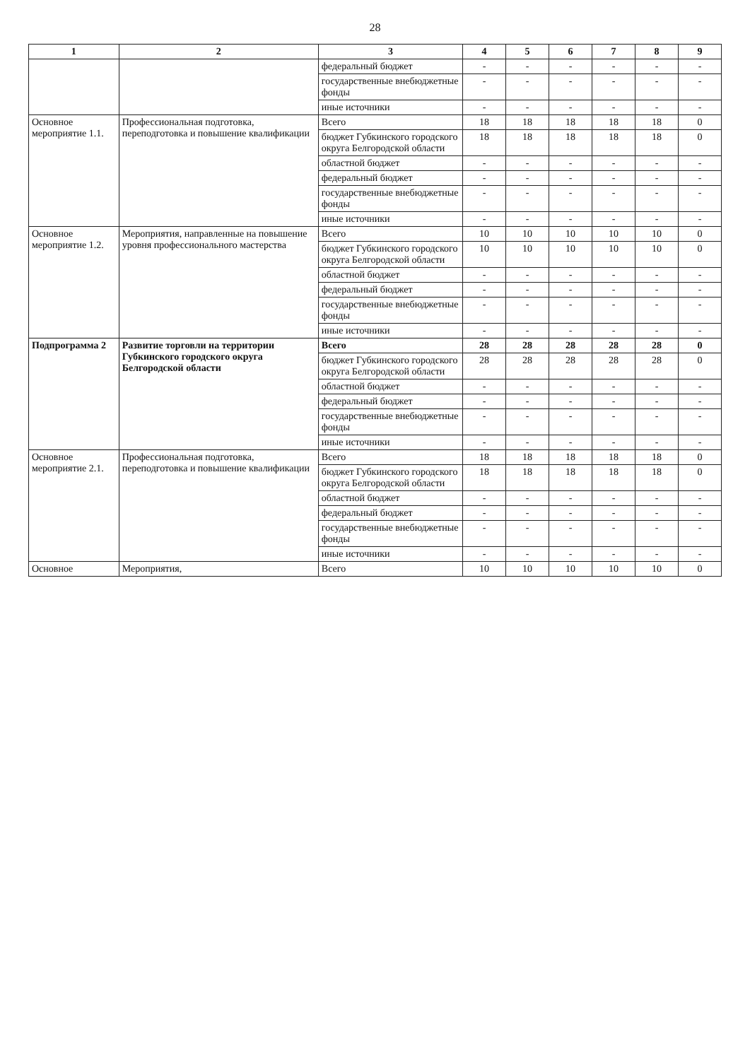28
| 1 | 2 | 3 | 4 | 5 | 6 | 7 | 8 | 9 |
| --- | --- | --- | --- | --- | --- | --- | --- | --- |
| | | федеральный бюджет | - | - | - | - | - | - |
| | | государственные внебюджетные фонды | - | - | - | - | - | - |
| | | иные источники | - | - | - | - | - | - |
| Основное мероприятие 1.1. | Профессиональная подготовка, переподготовка и повышение квалификации | Всего | 18 | 18 | 18 | 18 | 18 | 0 |
| | | бюджет Губкинского городского округа Белгородской области | 18 | 18 | 18 | 18 | 18 | 0 |
| | | областной бюджет | - | - | - | - | - | - |
| | | федеральный бюджет | - | - | - | - | - | - |
| | | государственные внебюджетные фонды | - | - | - | - | - | - |
| | | иные источники | - | - | - | - | - | - |
| Основное мероприятие 1.2. | Мероприятия, направленные на повышение уровня профессионального мастерства | Всего | 10 | 10 | 10 | 10 | 10 | 0 |
| | | бюджет Губкинского городского округа Белгородской области | 10 | 10 | 10 | 10 | 10 | 0 |
| | | областной бюджет | - | - | - | - | - | - |
| | | федеральный бюджет | - | - | - | - | - | - |
| | | государственные внебюджетные фонды | - | - | - | - | - | - |
| | | иные источники | - | - | - | - | - | - |
| Подпрограмма 2 | Развитие торговли на территории Губкинского городского округа Белгородской области | Всего | 28 | 28 | 28 | 28 | 28 | 0 |
| | | бюджет Губкинского городского округа Белгородской области | 28 | 28 | 28 | 28 | 28 | 0 |
| | | областной бюджет | - | - | - | - | - | - |
| | | федеральный бюджет | - | - | - | - | - | - |
| | | государственные внебюджетные фонды | - | - | - | - | - | - |
| | | иные источники | - | - | - | - | - | - |
| Основное мероприятие 2.1. | Профессиональная подготовка, переподготовка и повышение квалификации | Всего | 18 | 18 | 18 | 18 | 18 | 0 |
| | | бюджет Губкинского городского округа Белгородской области | 18 | 18 | 18 | 18 | 18 | 0 |
| | | областной бюджет | - | - | - | - | - | - |
| | | федеральный бюджет | - | - | - | - | - | - |
| | | государственные внебюджетные фонды | - | - | - | - | - | - |
| | | иные источники | - | - | - | - | - | - |
| Основное | Мероприятия, | Всего | 10 | 10 | 10 | 10 | 10 | 0 |